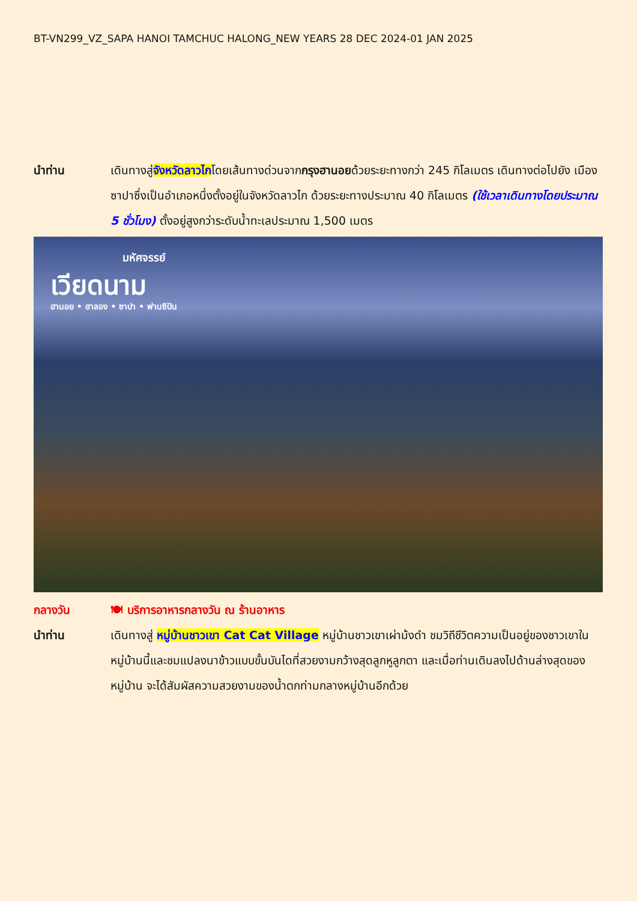BT-VN299_VZ_SAPA HANOI TAMCHUC HALONG_NEW YEARS 28 DEC 2024-01 JAN 2025
นำท่าน เดินทางสู่จังหวัดลาวไกโดยเส้นทางด่วนจากกรุงฮานอยด้วยระยะทางกว่า 245 กิโลเมตร เดินทางต่อไปยัง เมืองซาปาซึ่งเป็นอำเภอหนึ่งตั้งอยู่ในจังหวัดลาวไก ด้วยระยะทางประมาณ 40 กิโลเมตร (ใช้เวลาเดินทางโดยประมาณ 5 ชั่วโมง) ตั้งอยู่สูงกว่าระดับน้ำทะเลประมาณ 1,500 เมตร
มหัศจรรย์
เวียดนาม
ฮานอย • ฮาลอง • ซาปา • ฟานซิปัน
กลางวัน 🍽 บริการอาหารกลางวัน ณ ร้านอาหาร
นำท่าน เดินทางสู่ หมู่บ้านชาวเขา Cat Cat Village หมู่บ้านชาวเขาเผ่าม้งดำ ชมวิถีชีวิตความเป็นอยู่ของชาวเขาในหมู่บ้านนี้และชมแปลงนาข้าวแบบขั้นบันไดที่สวยงามกว้างสุดลูกหูลูกตา และเมื่อท่านเดินลงไปด้านล่างสุดของหมู่บ้าน จะได้สัมผัสความสวยงามของน้ำตกท่ามกลางหมู่บ้านอีกด้วย